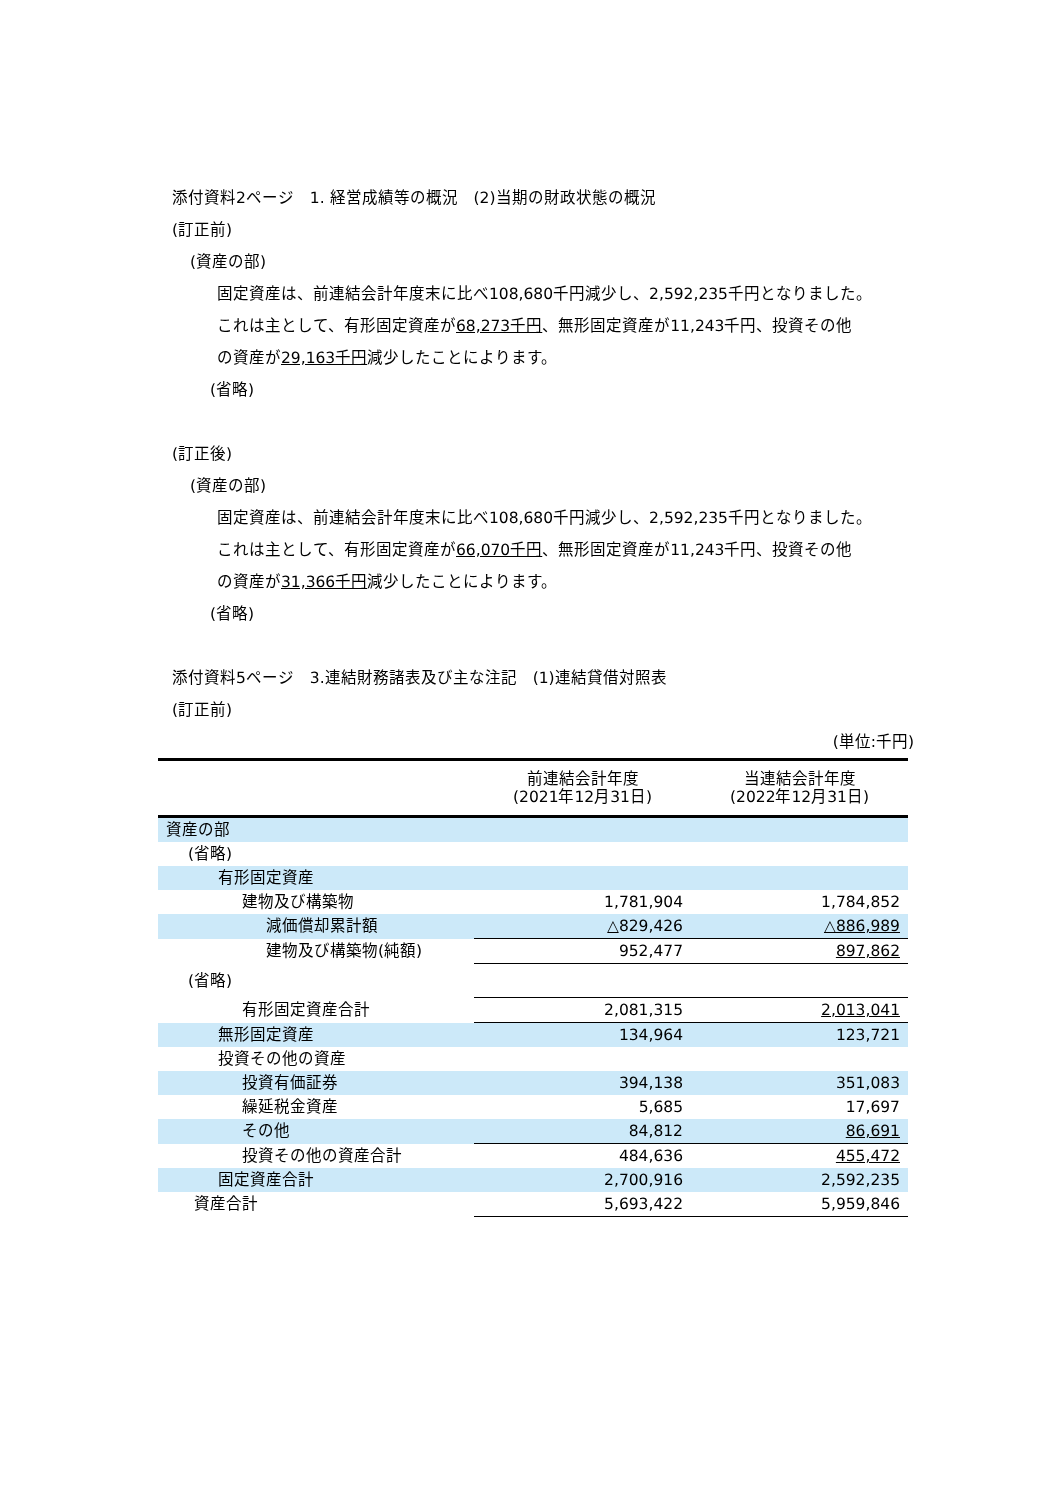添付資料2ページ　1. 経営成績等の概況　(2)当期の財政状態の概況
(訂正前)
(資産の部)
固定資産は、前連結会計年度末に比べ108,680千円減少し、2,592,235千円となりました。
これは主として、有形固定資産が68,273千円、無形固定資産が11,243千円、投資その他
の資産が29,163千円減少したことによります。
(省略)
(訂正後)
(資産の部)
固定資産は、前連結会計年度末に比べ108,680千円減少し、2,592,235千円となりました。
これは主として、有形固定資産が66,070千円、無形固定資産が11,243千円、投資その他
の資産が31,366千円減少したことによります。
(省略)
添付資料5ページ　3.連結財務諸表及び主な注記　(1)連結貸借対照表
(訂正前)
(単位:千円)
| | 前連結会計年度 (2021年12月31日) | 当連結会計年度 (2022年12月31日) |
| 資産の部 | | |
| (省略) | | |
| 有形固定資産 | | |
| 建物及び構築物 | 1,781,904 | 1,784,852 |
| 減価償却累計額 | △829,426 | △886,989 |
| 建物及び構築物(純額) | 952,477 | 897,862 |
| (省略) | | |
| 有形固定資産合計 | 2,081,315 | 2,013,041 |
| 無形固定資産 | 134,964 | 123,721 |
| 投資その他の資産 | | |
| 投資有価証券 | 394,138 | 351,083 |
| 繰延税金資産 | 5,685 | 17,697 |
| その他 | 84,812 | 86,691 |
| 投資その他の資産合計 | 484,636 | 455,472 |
| 固定資産合計 | 2,700,916 | 2,592,235 |
| 資産合計 | 5,693,422 | 5,959,846 |